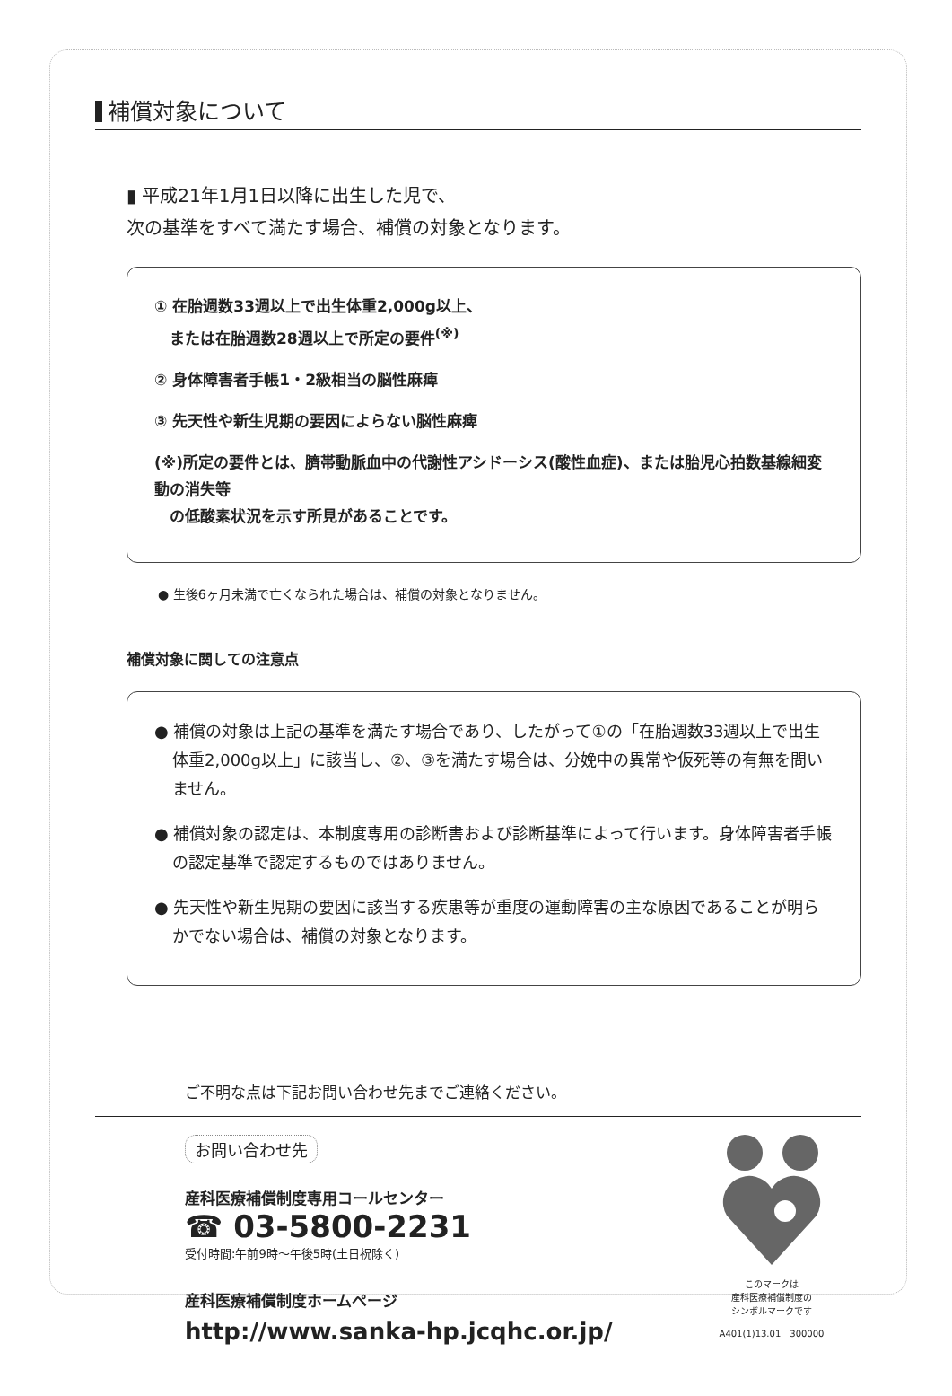補償対象について
▮ 平成21年1月1日以降に出生した児で、
次の基準をすべて満たす場合、補償の対象となります。
① 在胎週数33週以上で出生体重2,000g以上、
　または在胎週数28週以上で所定の要件<sup>(※)</sup>
② 身体障害者手帳1・2級相当の脳性麻痺
③ 先天性や新生児期の要因によらない脳性麻痺
(※)所定の要件とは、臍帯動脈血中の代謝性アシドーシス(酸性血症)、または胎児心拍数基線細変動の消失等
　の低酸素状況を示す所見があることです。
● 生後6ヶ月未満で亡くなられた場合は、補償の対象となりません。
補償対象に関しての注意点
● 補償の対象は上記の基準を満たす場合であり、したがって①の「在胎週数33週以上で出生体重2,000g以上」に該当し、②、③を満たす場合は、分娩中の異常や仮死等の有無を問いません。
● 補償対象の認定は、本制度専用の診断書および診断基準によって行います。身体障害者手帳の認定基準で認定するものではありません。
● 先天性や新生児期の要因に該当する疾患等が重度の運動障害の主な原因であることが明らかでない場合は、補償の対象となります。
ご不明な点は下記お問い合わせ先までご連絡ください。
お問い合わせ先
産科医療補償制度専用コールセンター
☎ 03-5800-2231
受付時間:午前9時～午後5時(土日祝除く)
産科医療補償制度ホームページ
http://www.sanka-hp.jcqhc.or.jp/
このマークは
産科医療補償制度の
シンボルマークです
A401(1)13.01　300000